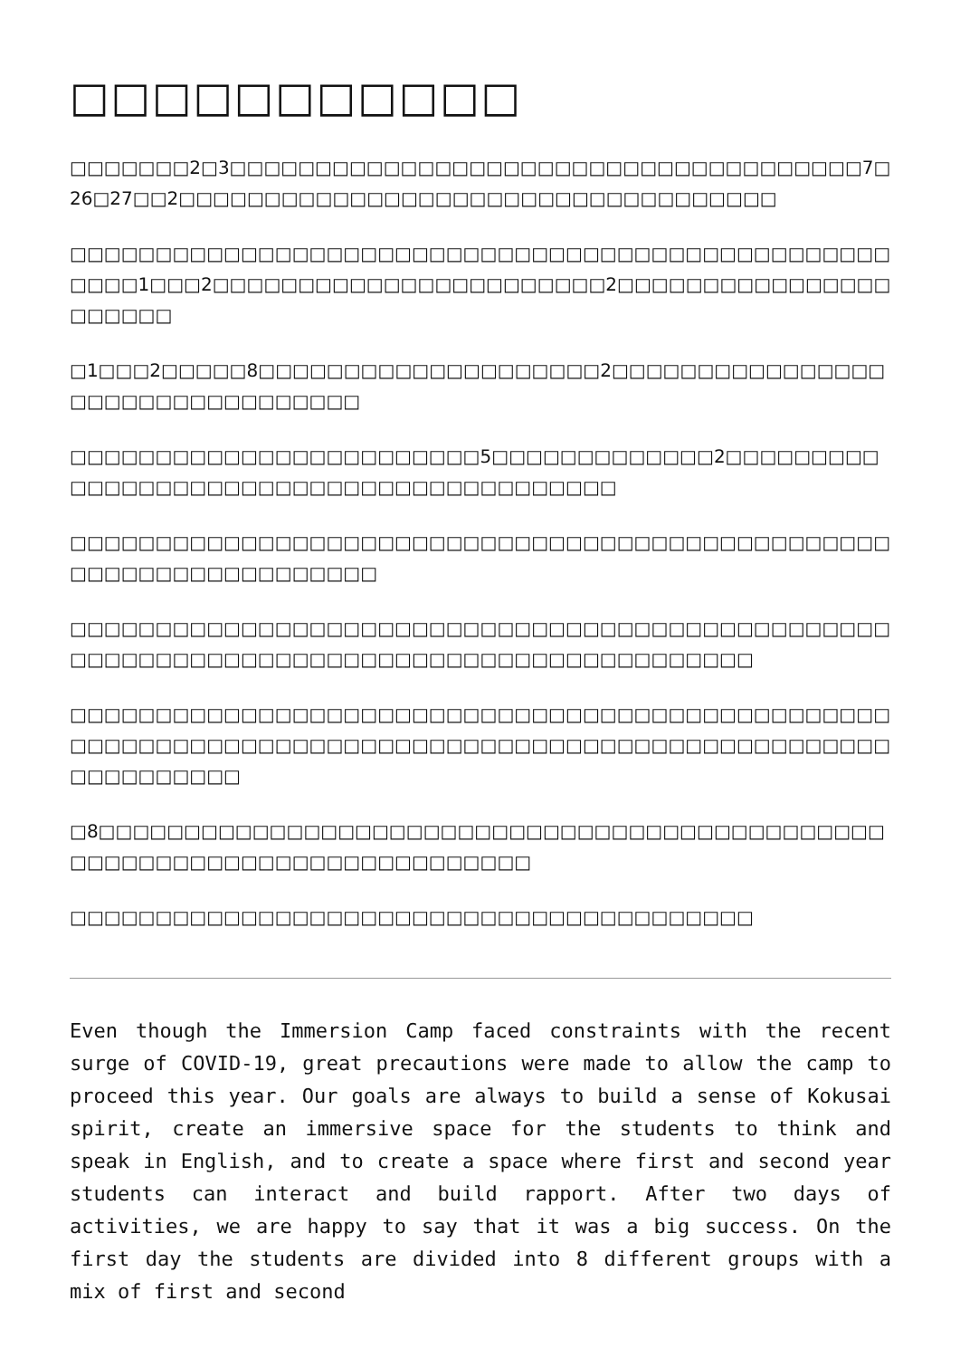□□□□□□□□□□□
□□□□□□□2□3□□□□□□□□□□□□□□□□□□□□□□□□□□□□□□□□□□□□□7□26□27□□2□□□□□□□□□□□□□□□□□□□□□□□□□□□□□□□□□□□
□□□□□□□□□□□□□□□□□□□□□□□□□□□□□□□□□□□□□□□□□□□□□□□□□□□□1□□□2□□□□□□□□□□□□□□□□□□□□□□□2□□□□□□□□□□□□□□□□□□□□□□
□1□□□2□□□□□8□□□□□□□□□□□□□□□□□□□□2□□□□□□□□□□□□□□□□□□□□□□□□□□□□□□□□□
□□□□□□□□□□□□□□□□□□□□□□□□5□□□□□□□□□□□□□2□□□□□□□□□□□□□□□□□□□□□□□□□□□□□□□□□□□□□□□□□
□□□□□□□□□□□□□□□□□□□□□□□□□□□□□□□□□□□□□□□□□□□□□□□□□□□□□□□□□□□□□□□□□□
□□□□□□□□□□□□□□□□□□□□□□□□□□□□□□□□□□□□□□□□□□□□□□□□□□□□□□□□□□□□□□□□□□□□□□□□□□□□□□□□□□□□□□□□
□□□□□□□□□□□□□□□□□□□□□□□□□□□□□□□□□□□□□□□□□□□□□□□□□□□□□□□□□□□□□□□□□□□□□□□□□□□□□□□□□□□□□□□□□□□□□□□□□□□□□□□□□□
□8□□□□□□□□□□□□□□□□□□□□□□□□□□□□□□□□□□□□□□□□□□□□□□□□□□□□□□□□□□□□□□□□□□□□□□□□□
□□□□□□□□□□□□□□□□□□□□□□□□□□□□□□□□□□□□□□□□
Even though the Immersion Camp faced constraints with the recent surge of COVID-19, great precautions were made to allow the camp to proceed this year. Our goals are always to build a sense of Kokusai spirit, create an immersive space for the students to think and speak in English, and to create a space where first and second year students can interact and build rapport. After two days of activities, we are happy to say that it was a big success. On the first day the students are divided into 8 different groups with a mix of first and second